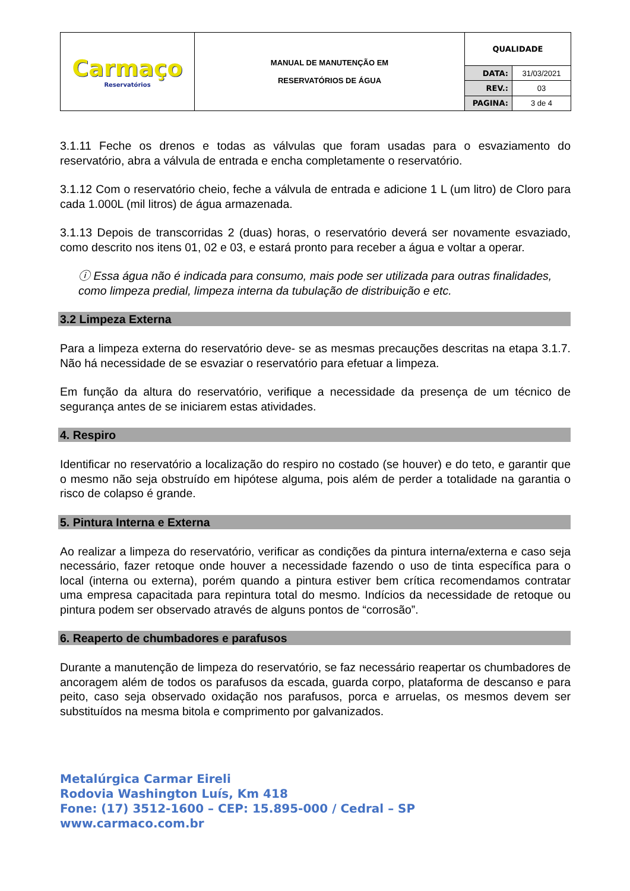| Carmaço Reservatórios | MANUAL DE MANUTENÇÃO EM RESERVATÓRIOS DE ÁGUA | QUALIDADE | |
| | | DATA: | 31/03/2021 |
| | | REV.: | 03 |
| | | PAGINA: | 3 de 4 |
3.1.11 Feche os drenos e todas as válvulas que foram usadas para o esvaziamento do reservatório, abra a válvula de entrada e encha completamente o reservatório.
3.1.12 Com o reservatório cheio, feche a válvula de entrada e adicione 1 L (um litro) de Cloro para cada 1.000L (mil litros) de água armazenada.
3.1.13 Depois de transcorridas 2 (duas) horas, o reservatório deverá ser novamente esvaziado, como descrito nos itens 01, 02 e 03, e estará pronto para receber a água e voltar a operar.
ⓘ Essa água não é indicada para consumo, mais pode ser utilizada para outras finalidades, como limpeza predial, limpeza interna da tubulação de distribuição e etc.
3.2 Limpeza Externa
Para a limpeza externa do reservatório deve- se as mesmas precauções descritas na etapa 3.1.7. Não há necessidade de se esvaziar o reservatório para efetuar a limpeza.
Em função da altura do reservatório, verifique a necessidade da presença de um técnico de segurança antes de se iniciarem estas atividades.
4. Respiro
Identificar no reservatório a localização do respiro no costado (se houver) e do teto, e garantir que o mesmo não seja obstruído em hipótese alguma, pois além de perder a totalidade na garantia o risco de colapso é grande.
5. Pintura Interna e Externa
Ao realizar a limpeza do reservatório, verificar as condições da pintura interna/externa e caso seja necessário, fazer retoque onde houver a necessidade fazendo o uso de tinta específica para o local (interna ou externa), porém quando a pintura estiver bem crítica recomendamos contratar uma empresa capacitada para repintura total do mesmo. Indícios da necessidade de retoque ou pintura podem ser observado através de alguns pontos de “corrosão”.
6. Reaperto de chumbadores e parafusos
Durante a manutenção de limpeza do reservatório, se faz necessário reapertar os chumbadores de ancoragem além de todos os parafusos da escada, guarda corpo, plataforma de descanso e para peito, caso seja observado oxidação nos parafusos, porca e arruelas, os mesmos devem ser substituídos na mesma bitola e comprimento por galvanizados.
Metalúrgica Carmar Eireli
Rodovia Washington Luís, Km 418
Fone: (17) 3512-1600 – CEP: 15.895-000 / Cedral – SP
www.carmaco.com.br